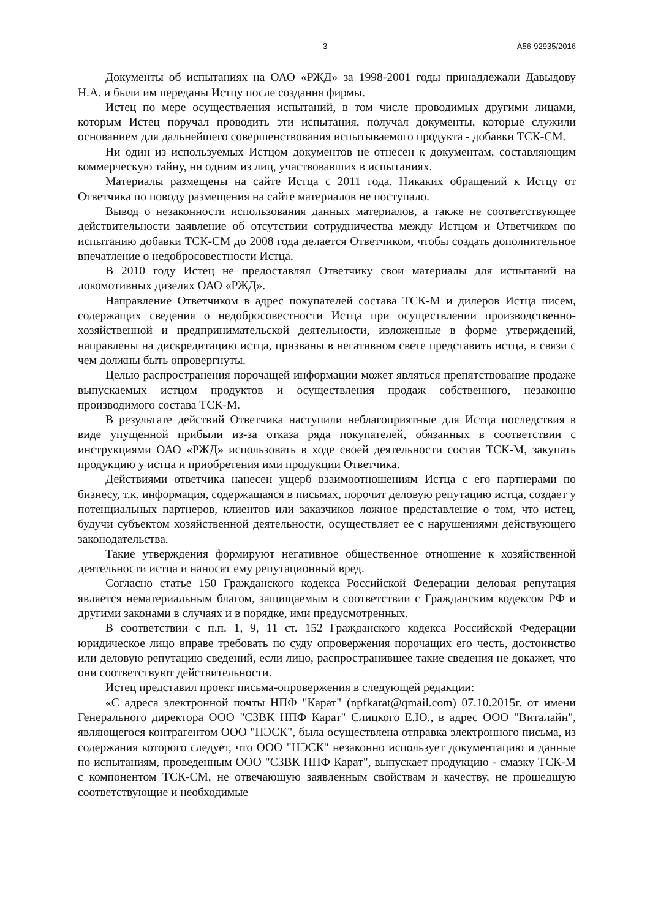3 А56-92935/2016
Документы об испытаниях на ОАО «РЖД» за 1998-2001 годы принадлежали Давыдову Н.А. и были им переданы Истцу после создания фирмы.
Истец по мере осуществления испытаний, в том числе проводимых другими лицами, которым Истец поручал проводить эти испытания, получал документы, которые служили основанием для дальнейшего совершенствования испытываемого продукта - добавки ТСК-СМ.
Ни один из используемых Истцом документов не отнесен к документам, составляющим коммерческую тайну, ни одним из лиц, участвовавших в испытаниях.
Материалы размещены на сайте Истца с 2011 года. Никаких обращений к Истцу от Ответчика по поводу размещения на сайте материалов не поступало.
Вывод о незаконности использования данных материалов, а также не соответствующее действительности заявление об отсутствии сотрудничества между Истцом и Ответчиком по испытанию добавки ТСК-СМ до 2008 года делается Ответчиком, чтобы создать дополнительное впечатление о недобросовестности Истца.
В 2010 году Истец не предоставлял Ответчику свои материалы для испытаний на локомотивных дизелях ОАО «РЖД».
Направление Ответчиком в адрес покупателей состава ТСК-М и дилеров Истца писем, содержащих сведения о недобросовестности Истца при осуществлении производственно-хозяйственной и предпринимательской деятельности, изложенные в форме утверждений, направлены на дискредитацию истца, призваны в негативном свете представить истца, в связи с чем должны быть опровергнуты.
Целью распространения порочащей информации может являться препятствование продаже выпускаемых истцом продуктов и осуществления продаж собственного, незаконно производимого состава ТСК-М.
В результате действий Ответчика наступили неблагоприятные для Истца последствия в виде упущенной прибыли из-за отказа ряда покупателей, обязанных в соответствии с инструкциями ОАО «РЖД» использовать в ходе своей деятельности состав ТСК-М, закупать продукцию у истца и приобретения ими продукции Ответчика.
Действиями ответчика нанесен ущерб взаимоотношениям Истца с его партнерами по бизнесу, т.к. информация, содержащаяся в письмах, порочит деловую репутацию истца, создает у потенциальных партнеров, клиентов или заказчиков ложное представление о том, что истец, будучи субъектом хозяйственной деятельности, осуществляет ее с нарушениями действующего законодательства.
Такие утверждения формируют негативное общественное отношение к хозяйственной деятельности истца и наносят ему репутационный вред.
Согласно статье 150 Гражданского кодекса Российской Федерации деловая репутация является нематериальным благом, защищаемым в соответствии с Гражданским кодексом РФ и другими законами в случаях и в порядке, ими предусмотренных.
В соответствии с п.п. 1, 9, 11 ст. 152 Гражданского кодекса Российской Федерации юридическое лицо вправе требовать по суду опровержения порочащих его честь, достоинство или деловую репутацию сведений, если лицо, распространившее такие сведения не докажет, что они соответствуют действительности.
Истец представил проект письма-опровержения в следующей редакции:
«С адреса электронной почты НПФ "Карат" (npfkarat@qmail.com) 07.10.2015г. от имени Генерального директора ООО "СЗВК НПФ Карат" Слицкого Е.Ю., в адрес ООО "Виталайн", являющегося контрагентом ООО "НЭСК", была осуществлена отправка электронного письма, из содержания которого следует, что ООО "НЭСК" незаконно использует документацию и данные по испытаниям, проведенным ООО "СЗВК НПФ Карат", выпускает продукцию - смазку ТСК-М с компонентом ТСК-СМ, не отвечающую заявленным свойствам и качеству, не прошедшую соответствующие и необходимые